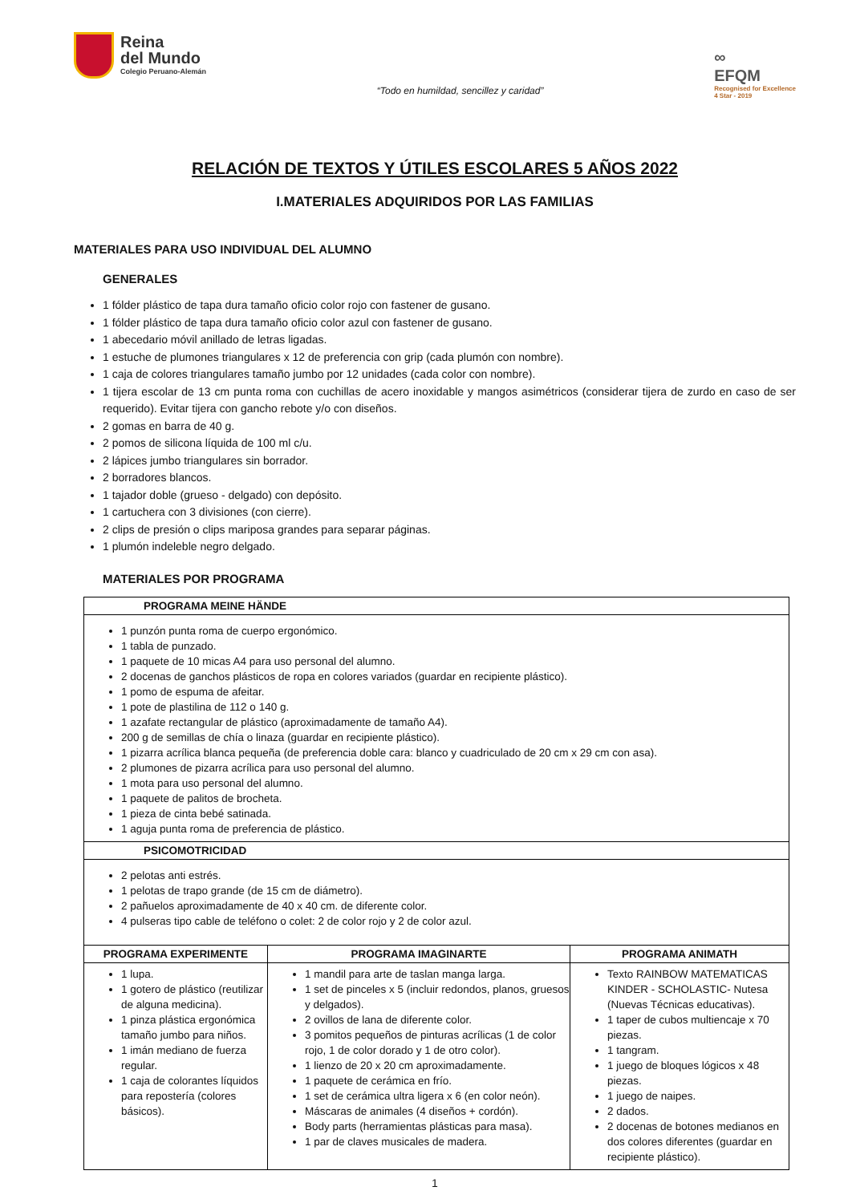Reina
del Mundo
Colegio Peruano-Alemán
“Todo en humildad, sencillez y caridad”
∞
EFQM
Recognised for Excellence
4 Star - 2019
RELACIÓN DE TEXTOS Y ÚTILES ESCOLARES 5 AÑOS 2022
I.MATERIALES ADQUIRIDOS POR LAS FAMILIAS
MATERIALES PARA USO INDIVIDUAL DEL ALUMNO
GENERALES
1 fólder plástico de tapa dura tamaño oficio color rojo con fastener de gusano.
1 fólder plástico de tapa dura tamaño oficio color azul con fastener de gusano.
1 abecedario móvil anillado de letras ligadas.
1 estuche de plumones triangulares x 12 de preferencia con grip (cada plumón con nombre).
1 caja de colores triangulares tamaño jumbo por 12 unidades (cada color con nombre).
1 tijera escolar de 13 cm punta roma con cuchillas de acero inoxidable y mangos asimétricos (considerar tijera de zurdo en caso de ser requerido). Evitar tijera con gancho rebote y/o con diseños.
2 gomas en barra de 40 g.
2 pomos de silicona líquida de 100 ml c/u.
2 lápices jumbo triangulares sin borrador.
2 borradores blancos.
1 tajador doble (grueso - delgado) con depósito.
1 cartuchera con 3 divisiones (con cierre).
2 clips de presión o clips mariposa grandes para separar páginas.
1 plumón indeleble negro delgado.
MATERIALES POR PROGRAMA
| PROGRAMA MEINE HÄNDE | | |
| --- | --- | --- |
| 1 punzón punta roma de cuerpo ergonómico. 1 tabla de punzado. 1 paquete de 10 micas A4 para uso personal del alumno. 2 docenas de ganchos plásticos de ropa en colores variados (guardar en recipiente plástico). 1 pomo de espuma de afeitar. 1 pote de plastilina de 112 o 140 g. 1 azafate rectangular de plástico (aproximadamente de tamaño A4). 200 g de semillas de chía o linaza (guardar en recipiente plástico). 1 pizarra acrílica blanca pequeña (de preferencia doble cara: blanco y cuadriculado de 20 cm x 29 cm con asa). 2 plumones de pizarra acrílica para uso personal del alumno. 1 mota para uso personal del alumno. 1 paquete de palitos de brocheta. 1 pieza de cinta bebé satinada. 1 aguja punta roma de preferencia de plástico. | | |
| PSICOMOTRICIDAD | | |
| 2 pelotas anti estrés. 1 pelotas de trapo grande (de 15 cm de diámetro). 2 pañuelos aproximadamente de 40 x 40 cm. de diferente color. 4 pulseras tipo cable de teléfono o colet: 2 de color rojo y 2 de color azul. | | |
| PROGRAMA EXPERIMENTE | PROGRAMA IMAGINARTE | PROGRAMA ANIMATH |
| 1 lupa. 1 gotero de plástico (reutilizar de alguna medicina). 1 pinza plástica ergonómica tamaño jumbo para niños. 1 imán mediano de fuerza regular. 1 caja de colorantes líquidos para repostería (colores básicos). | 1 mandil para arte de taslan manga larga. 1 set de pinceles x 5 (incluir redondos, planos, gruesos y delgados). 2 ovillos de lana de diferente color. 3 pomitos pequeños de pinturas acrílicas (1 de color rojo, 1 de color dorado y 1 de otro color). 1 lienzo de 20 x 20 cm aproximadamente. 1 paquete de cerámica en frío. 1 set de cerámica ultra ligera x 6 (en color neón). Máscaras de animales (4 diseños + cordón). Body parts (herramientas plásticas para masa). 1 par de claves musicales de madera. | Texto RAINBOW MATEMATICAS KINDER - SCHOLASTIC- Nutesa (Nuevas Técnicas educativas). 1 taper de cubos multiencaje x 70 piezas. 1 tangram. 1 juego de bloques lógicos x 48 piezas. 1 juego de naipes. 2 dados. 2 docenas de botones medianos en dos colores diferentes (guardar en recipiente plástico). |
1